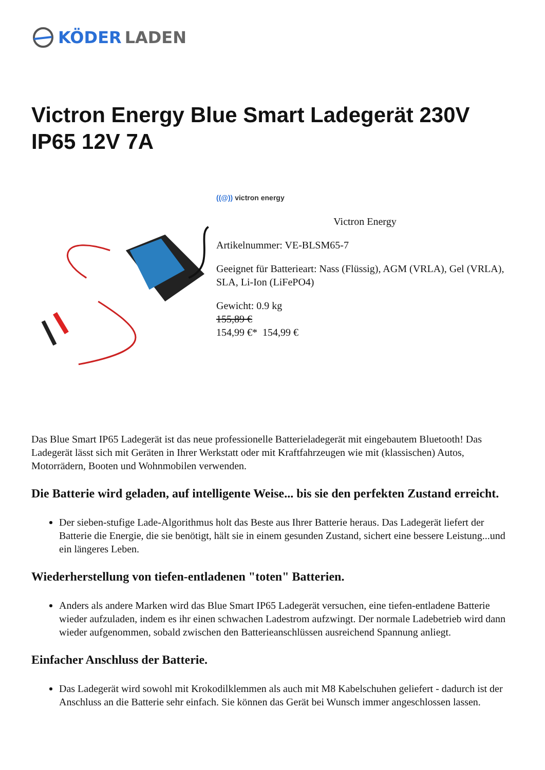KÖDER LADEN
Victron Energy Blue Smart Ladegerät 230V IP65 12V 7A
((@)) victron energy
Victron Energy
Artikelnummer: VE-BLSM65-7
Geeignet für Batterieart: Nass (Flüssig), AGM (VRLA), Gel (VRLA), SLA, Li-Ion (LiFePO4)
Gewicht: 0.9 kg
155,89 €
154,99 €* 154,99 €
Das Blue Smart IP65 Ladegerät ist das neue professionelle Batterieladegerät mit eingebautem Bluetooth! Das Ladegerät lässt sich mit Geräten in Ihrer Werkstatt oder mit Kraftfahrzeugen wie mit (klassischen) Autos, Motorrädern, Booten und Wohnmobilen verwenden.
Die Batterie wird geladen, auf intelligente Weise... bis sie den perfekten Zustand erreicht.
Der sieben-stufige Lade-Algorithmus holt das Beste aus Ihrer Batterie heraus. Das Ladegerät liefert der Batterie die Energie, die sie benötigt, hält sie in einem gesunden Zustand, sichert eine bessere Leistung...und ein längeres Leben.
Wiederherstellung von tiefen-entladenen "toten" Batterien.
Anders als andere Marken wird das Blue Smart IP65 Ladegerät versuchen, eine tiefen-entladene Batterie wieder aufzuladen, indem es ihr einen schwachen Ladestrom aufzwingt. Der normale Ladebetrieb wird dann wieder aufgenommen, sobald zwischen den Batterieanschlüssen ausreichend Spannung anliegt.
Einfacher Anschluss der Batterie.
Das Ladegerät wird sowohl mit Krokodilklemmen als auch mit M8 Kabelschuhen geliefert - dadurch ist der Anschluss an die Batterie sehr einfach. Sie können das Gerät bei Wunsch immer angeschlossen lassen.